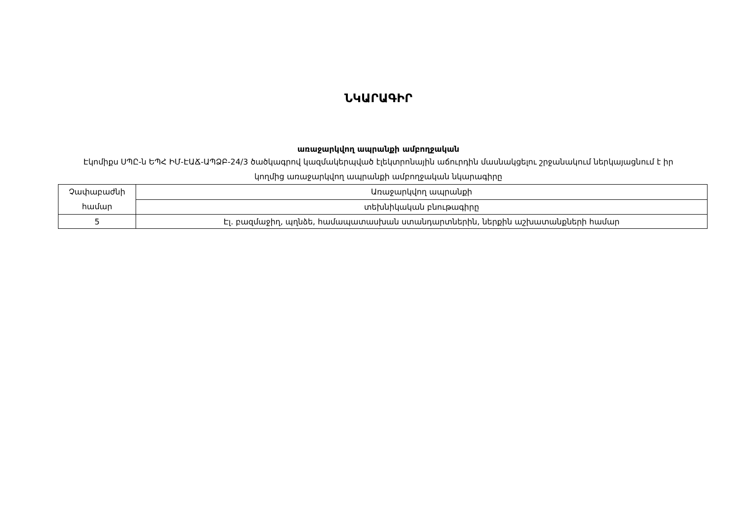ՆԿԱՐԱԳԻՐ
առաջարկվող ապրանքի ամբողջական
Էկոմիքս ՍՊԸ-ն ԵՊՀ ԻՄ-ԷԱՃ-ԱՊՁԲ-24/3 ծածկագրով կազմակերպված էլեկտրոնային աճուրդին մասնակցելու շրջանակում ներկայացնում է իր կողմից առաջարկվող ապրանքի ամբողջական նկարագիրը
| Չափաբաժնի համար | Առաջարկվող ապրանքի |
| | տեխնիկական բնութագիրը |
| 5 | Էլ. բազմաջիղ, պղնձե, համապատասխան ստանդարտներին, ներքին աշխատանքների համար |